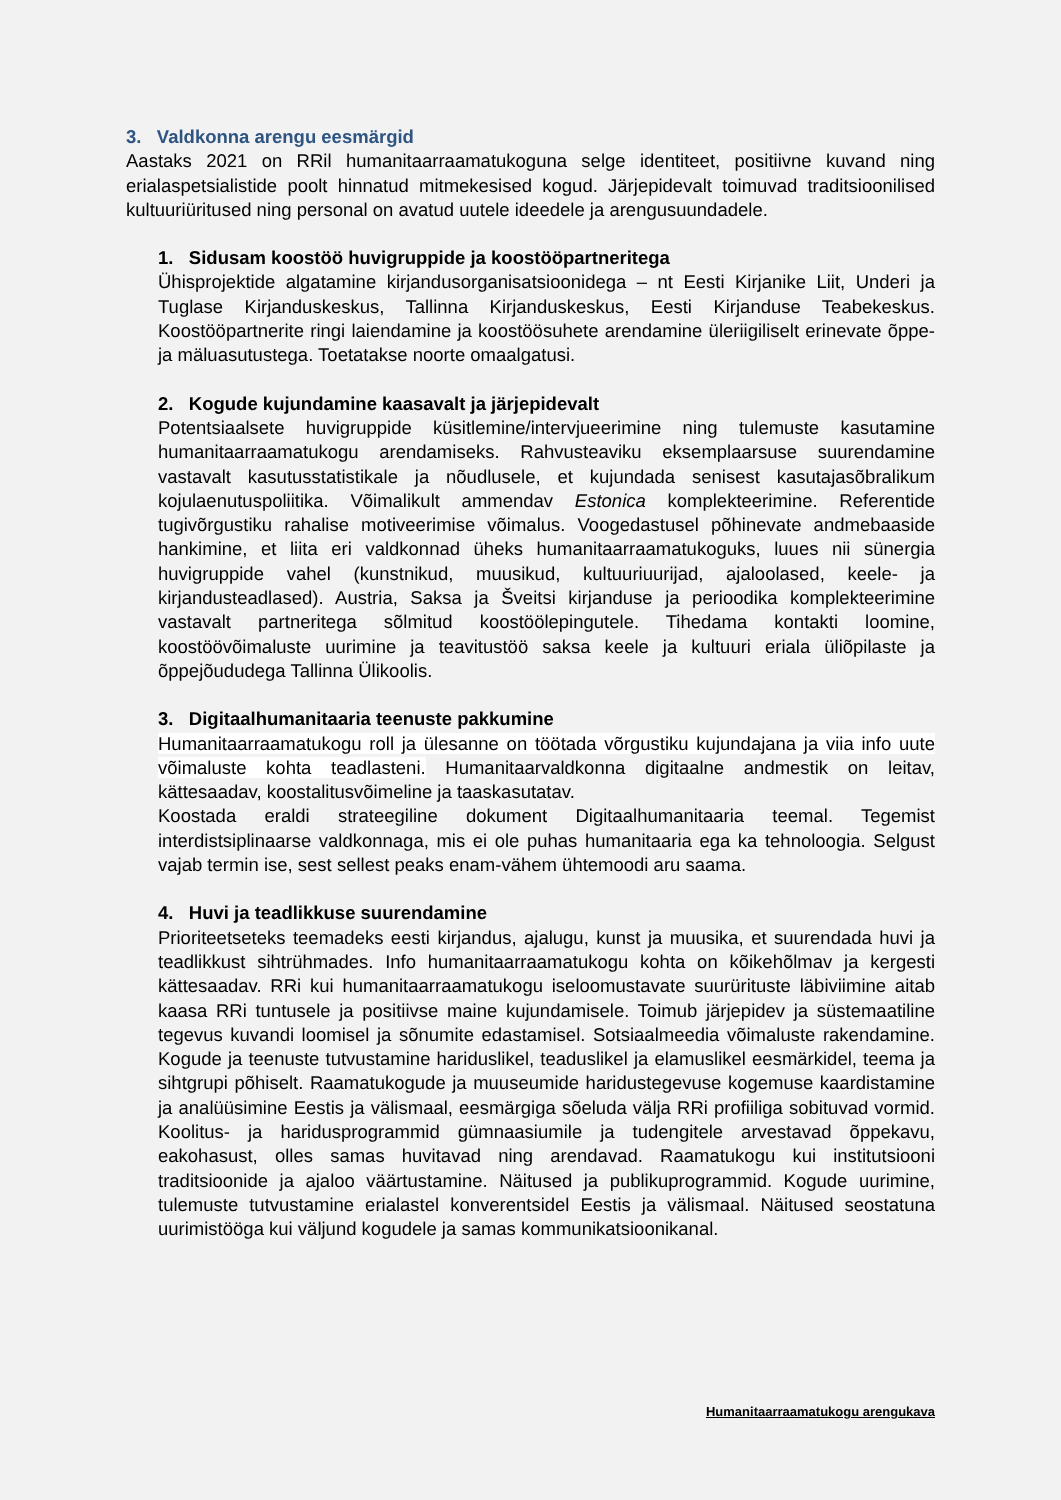3. Valdkonna arengu eesmärgid
Aastaks 2021 on RRil humanitaarraamatukoguna selge identiteet, positiivne kuvand ning erialaspetsialistide poolt hinnatud mitmekesised kogud. Järjepidevalt toimuvad traditsioonilised kultuuriüritused ning personal on avatud uutele ideedele ja arengusuundadele.
1. Sidusam koostöö huvigruppide ja koostööpartneritega
Ühisprojektide algatamine kirjandusorganisatsioonidega – nt Eesti Kirjanike Liit, Underi ja Tuglase Kirjanduskeskus, Tallinna Kirjanduskeskus, Eesti Kirjanduse Teabekeskus. Koostööpartnerite ringi laiendamine ja koostöösuhete arendamine üleriigiliselt erinevate õppe- ja mäluasutustega. Toetatakse noorte omaalgatusi.
2. Kogude kujundamine kaasavalt ja järjepidevalt
Potentsiaalsete huvigruppide küsitlemine/intervjueerimine ning tulemuste kasutamine humanitaarraamatukogu arendamiseks. Rahvusteaviku eksemplaarsuse suurendamine vastavalt kasutusstatistikale ja nõudlusele, et kujundada senisest kasutajasõbralikum kojulaenutuspoliitika. Võimalikult ammendav Estonica komplekteerimine. Referentide tugivõrgustiku rahalise motiveerimise võimalus. Voogedastusel põhinevate andmebaaside hankimine, et liita eri valdkonnad üheks humanitaarraamatukoguks, luues nii sünergia huvigruppide vahel (kunstnikud, muusikud, kultuuriuurijad, ajaloolased, keele- ja kirjandusteadlased). Austria, Saksa ja Šveitsi kirjanduse ja perioodika komplekteerimine vastavalt partneritega sõlmitud koostöölepingutele. Tihedama kontakti loomine, koostöövõimaluste uurimine ja teavitustöö saksa keele ja kultuuri eriala üliõpilaste ja õppejõududega Tallinna Ülikoolis.
3. Digitaalhumanitaaria teenuste pakkumine
Humanitaarraamatukogu roll ja ülesanne on töötada võrgustiku kujundajana ja viia info uute võimaluste kohta teadlasteni. Humanitaarvaldkonna digitaalne andmestik on leitav, kättesaadav, koostalitusvõimeline ja taaskasutatav.
Koostada eraldi strateegiline dokument Digitaalhumanitaaria teemal. Tegemist interdistsiplinaarse valdkonnaga, mis ei ole puhas humanitaaria ega ka tehnoloogia. Selgust vajab termin ise, sest sellest peaks enam-vähem ühtemoodi aru saama.
4. Huvi ja teadlikkuse suurendamine
Prioriteetseteks teemadeks eesti kirjandus, ajalugu, kunst ja muusika, et suurendada huvi ja teadlikkust sihtrühmades. Info humanitaarraamatukogu kohta on kõikehõlmav ja kergesti kättesaadav. RRi kui humanitaarraamatukogu iseloomustavate suurürituste läbiviimine aitab kaasa RRi tuntusele ja positiivse maine kujundamisele. Toimub järjepidev ja süstemaatiline tegevus kuvandi loomisel ja sõnumite edastamisel. Sotsiaalmeedia võimaluste rakendamine. Kogude ja teenuste tutvustamine hariduslikel, teaduslikel ja elamuslikel eesmärkidel, teema ja sihtgrupi põhiselt. Raamatukogude ja muuseumide haridustegevuse kogemuse kaardistamine ja analüüsimine Eestis ja välismaal, eesmärgiga sõeluda välja RRi profiiliga sobituvad vormid. Koolitus- ja haridusprogrammid gümnaasiumile ja tudengitele arvestavad õppekavu, eakohasust, olles samas huvitavad ning arendavad. Raamatukogu kui institutsiooni traditsioonide ja ajaloo väärtustamine. Näitused ja publikuprogrammid. Kogude uurimine, tulemuste tutvustamine erialastel konverentsidel Eestis ja välismaal. Näitused seostatuna uurimistööga kui väljund kogudele ja samas kommunikatsioonikanal.
Humanitaarraamatukogu arengukava